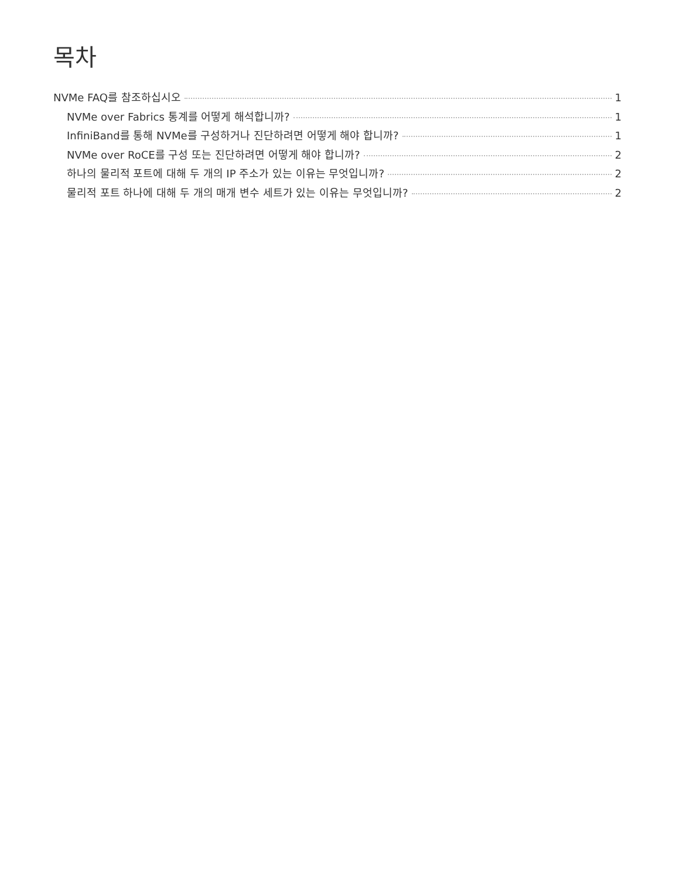목차
NVMe FAQ를 참조하십시오 1
NVMe over Fabrics 통계를 어떻게 해석합니까? 1
InfiniBand를 통해 NVMe를 구성하거나 진단하려면 어떻게 해야 합니까? 1
NVMe over RoCE를 구성 또는 진단하려면 어떻게 해야 합니까? 2
하나의 물리적 포트에 대해 두 개의 IP 주소가 있는 이유는 무엇입니까? 2
물리적 포트 하나에 대해 두 개의 매개 변수 세트가 있는 이유는 무엇입니까? 2